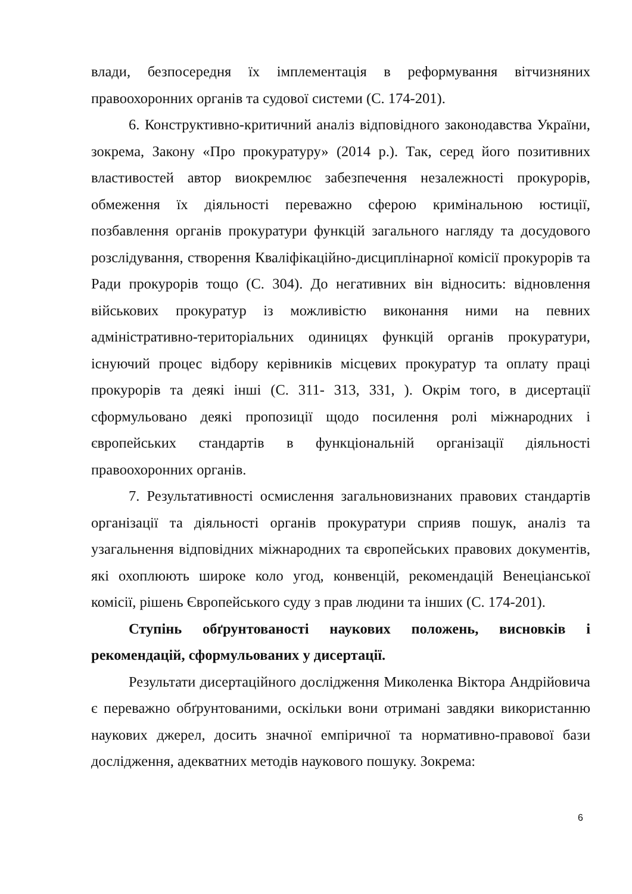влади, безпосередня їх імплементація в реформування вітчизняних правоохоронних органів та судової системи (С. 174-201).
6. Конструктивно-критичний аналіз відповідного законодавства України, зокрема, Закону «Про прокуратуру» (2014 р.). Так, серед його позитивних властивостей автор виокремлює забезпечення незалежності прокурорів, обмеження їх діяльності переважно сферою кримінальною юстиції, позбавлення органів прокуратури функцій загального нагляду та досудового розслідування, створення Кваліфікаційно-дисциплінарної комісії прокурорів та Ради прокурорів тощо (С. 304). До негативних він відносить: відновлення військових прокуратур із можливістю виконання ними на певних адміністративно-територіальних одиницях функцій органів прокуратури, існуючий процес відбору керівників місцевих прокуратур та оплату праці прокурорів та деякі інші (С. 311- 313, 331, ). Окрім того, в дисертації сформульовано деякі пропозиції щодо посилення ролі міжнародних і європейських стандартів в функціональній організації діяльності правоохоронних органів.
7. Результативності осмислення загальновизнаних правових стандартів організації та діяльності органів прокуратури сприяв пошук, аналіз та узагальнення відповідних міжнародних та європейських правових документів, які охоплюють широке коло угод, конвенцій, рекомендацій Венеціанської комісії, рішень Європейського суду з прав людини та інших (С. 174-201).
Ступінь обґрунтованості наукових положень, висновків і рекомендацій, сформульованих у дисертації.
Результати дисертаційного дослідження Миколенка Віктора Андрійовича є переважно обґрунтованими, оскільки вони отримані завдяки використанню наукових джерел, досить значної емпіричної та нормативно-правової бази дослідження, адекватних методів наукового пошуку. Зокрема:
6